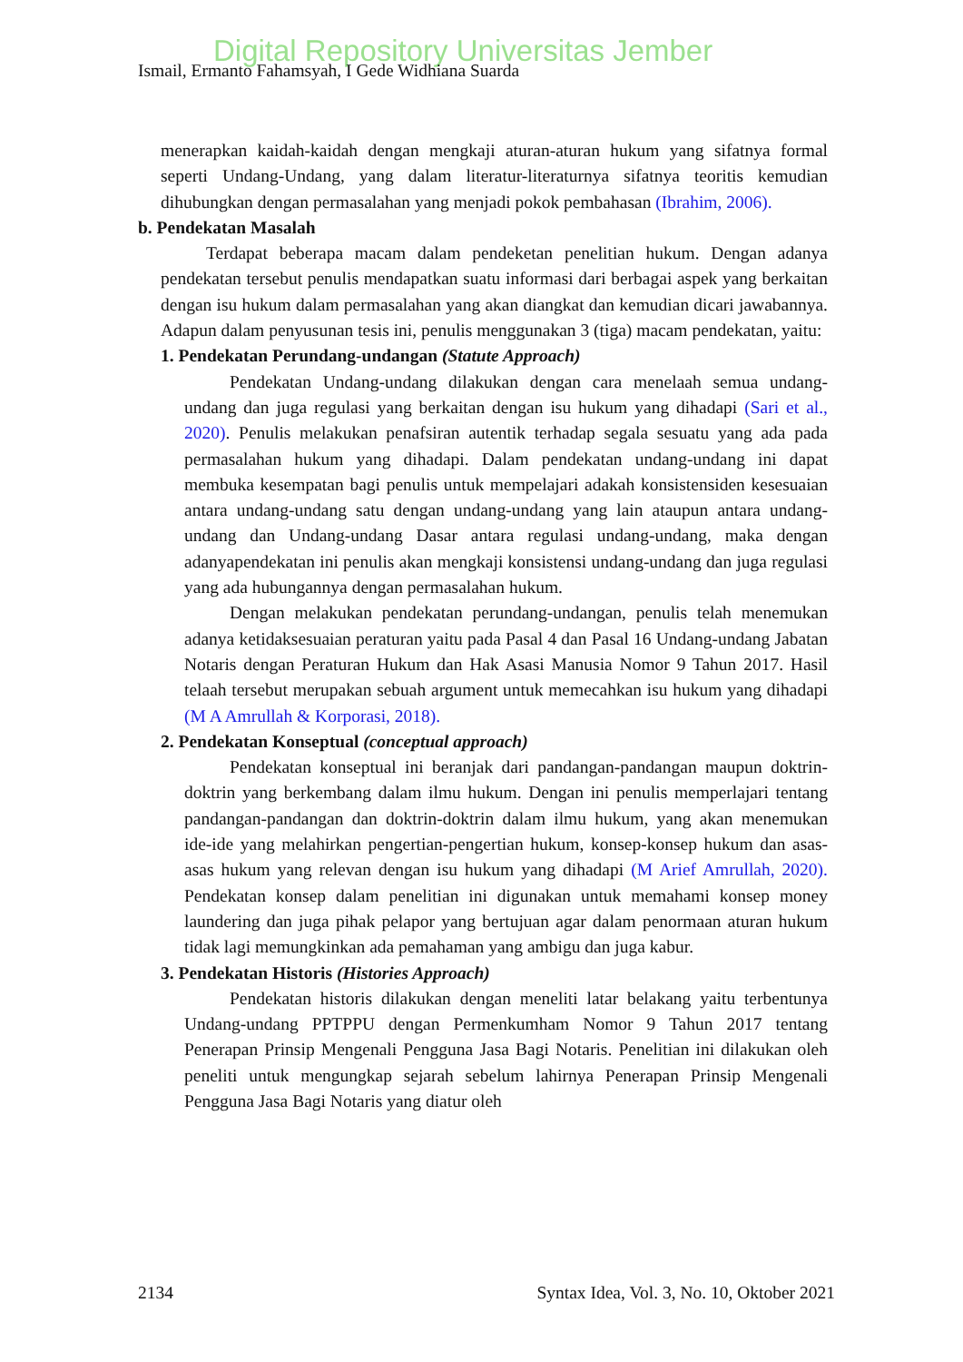Digital Repository Universitas Jember
Ismail, Ermanto Fahamsyah, I Gede Widhiana Suarda
menerapkan kaidah-kaidah dengan mengkaji aturan-aturan hukum yang sifatnya formal seperti Undang-Undang, yang dalam literatur-literaturnya sifatnya teoritis kemudian dihubungkan dengan permasalahan yang menjadi pokok pembahasan (Ibrahim, 2006).
b. Pendekatan Masalah
Terdapat beberapa macam dalam pendeketan penelitian hukum. Dengan adanya pendekatan tersebut penulis mendapatkan suatu informasi dari berbagai aspek yang berkaitan dengan isu hukum dalam permasalahan yang akan diangkat dan kemudian dicari jawabannya. Adapun dalam penyusunan tesis ini, penulis menggunakan 3 (tiga) macam pendekatan, yaitu:
1. Pendekatan Perundang-undangan (Statute Approach)
Pendekatan Undang-undang dilakukan dengan cara menelaah semua undang-undang dan juga regulasi yang berkaitan dengan isu hukum yang dihadapi (Sari et al., 2020). Penulis melakukan penafsiran autentik terhadap segala sesuatu yang ada pada permasalahan hukum yang dihadapi. Dalam pendekatan undang-undang ini dapat membuka kesempatan bagi penulis untuk mempelajari adakah konsistensiden kesesuaian antara undang-undang satu dengan undang-undang yang lain ataupun antara undang-undang dan Undang-undang Dasar antara regulasi undang-undang, maka dengan adanyapendekatan ini penulis akan mengkaji konsistensi undang-undang dan juga regulasi yang ada hubungannya dengan permasalahan hukum.
Dengan melakukan pendekatan perundang-undangan, penulis telah menemukan adanya ketidaksesuaian peraturan yaitu pada Pasal 4 dan Pasal 16 Undang-undang Jabatan Notaris dengan Peraturan Hukum dan Hak Asasi Manusia Nomor 9 Tahun 2017. Hasil telaah tersebut merupakan sebuah argument untuk memecahkan isu hukum yang dihadapi (M A Amrullah & Korporasi, 2018).
2. Pendekatan Konseptual (conceptual approach)
Pendekatan konseptual ini beranjak dari pandangan-pandangan maupun doktrin-doktrin yang berkembang dalam ilmu hukum. Dengan ini penulis memperlajari tentang pandangan-pandangan dan doktrin-doktrin dalam ilmu hukum, yang akan menemukan ide-ide yang melahirkan pengertian-pengertian hukum, konsep-konsep hukum dan asas-asas hukum yang relevan dengan isu hukum yang dihadapi (M Arief Amrullah, 2020). Pendekatan konsep dalam penelitian ini digunakan untuk memahami konsep money laundering dan juga pihak pelapor yang bertujuan agar dalam penormaan aturan hukum tidak lagi memungkinkan ada pemahaman yang ambigu dan juga kabur.
3. Pendekatan Historis (Histories Approach)
Pendekatan historis dilakukan dengan meneliti latar belakang yaitu terbentunya Undang-undang PPTPPU dengan Permenkumham Nomor 9 Tahun 2017 tentang Penerapan Prinsip Mengenali Pengguna Jasa Bagi Notaris. Penelitian ini dilakukan oleh peneliti untuk mengungkap sejarah sebelum lahirnya Penerapan Prinsip Mengenali Pengguna Jasa Bagi Notaris yang diatur oleh
2134 Syntax Idea, Vol. 3, No. 10, Oktober 2021